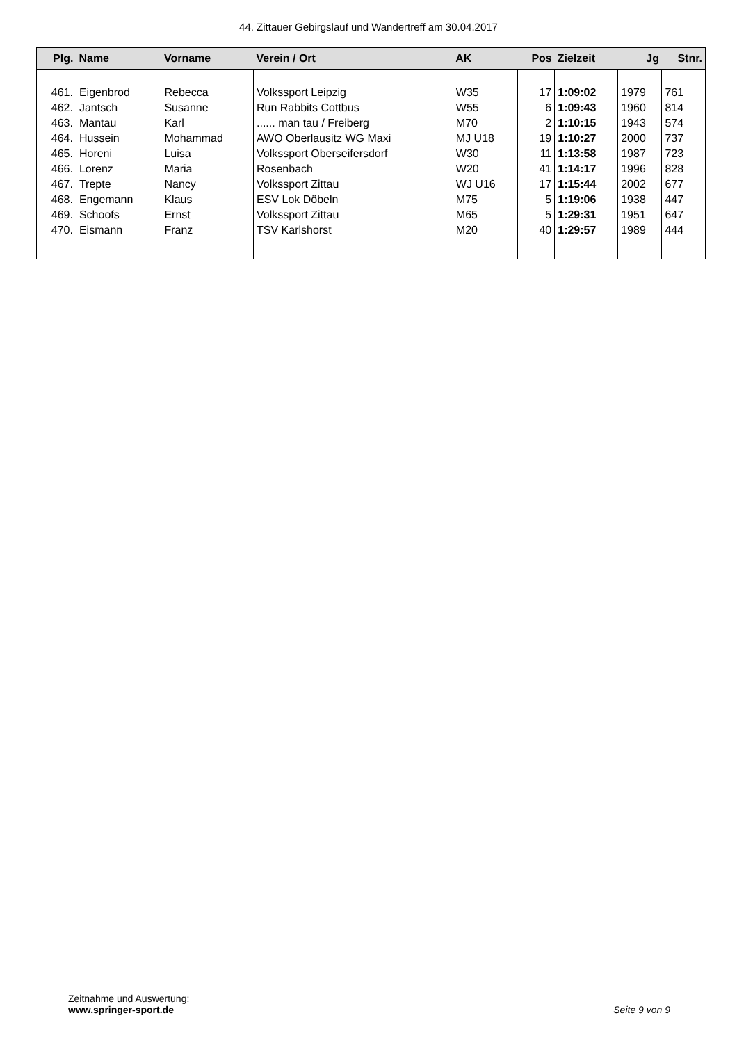44. Zittauer Gebirgslauf und Wandertreff am 30.04.2017
| Plg. | Name | Vorname | Verein / Ort | AK | Pos | Zielzeit | Jg | Stnr. |
| --- | --- | --- | --- | --- | --- | --- | --- | --- |
| 461. | Eigenbrod | Rebecca | Volkssport Leipzig | W35 | 17 | 1:09:02 | 1979 | 761 |
| 462. | Jantsch | Susanne | Run Rabbits Cottbus | W55 | 6 | 1:09:43 | 1960 | 814 |
| 463. | Mantau | Karl | ...... man tau / Freiberg | M70 | 2 | 1:10:15 | 1943 | 574 |
| 464. | Hussein | Mohammad | AWO Oberlausitz WG Maxi | MJ U18 | 19 | 1:10:27 | 2000 | 737 |
| 465. | Horeni | Luisa | Volkssport Oberseifersdorf | W30 | 11 | 1:13:58 | 1987 | 723 |
| 466. | Lorenz | Maria | Rosenbach | W20 | 41 | 1:14:17 | 1996 | 828 |
| 467. | Trepte | Nancy | Volkssport Zittau | WJ U16 | 17 | 1:15:44 | 2002 | 677 |
| 468. | Engemann | Klaus | ESV Lok Döbeln | M75 | 5 | 1:19:06 | 1938 | 447 |
| 469. | Schoofs | Ernst | Volkssport Zittau | M65 | 5 | 1:29:31 | 1951 | 647 |
| 470. | Eismann | Franz | TSV Karlshorst | M20 | 40 | 1:29:57 | 1989 | 444 |
Zeitnahme und Auswertung:
www.springer-sport.de
Seite 9 von 9